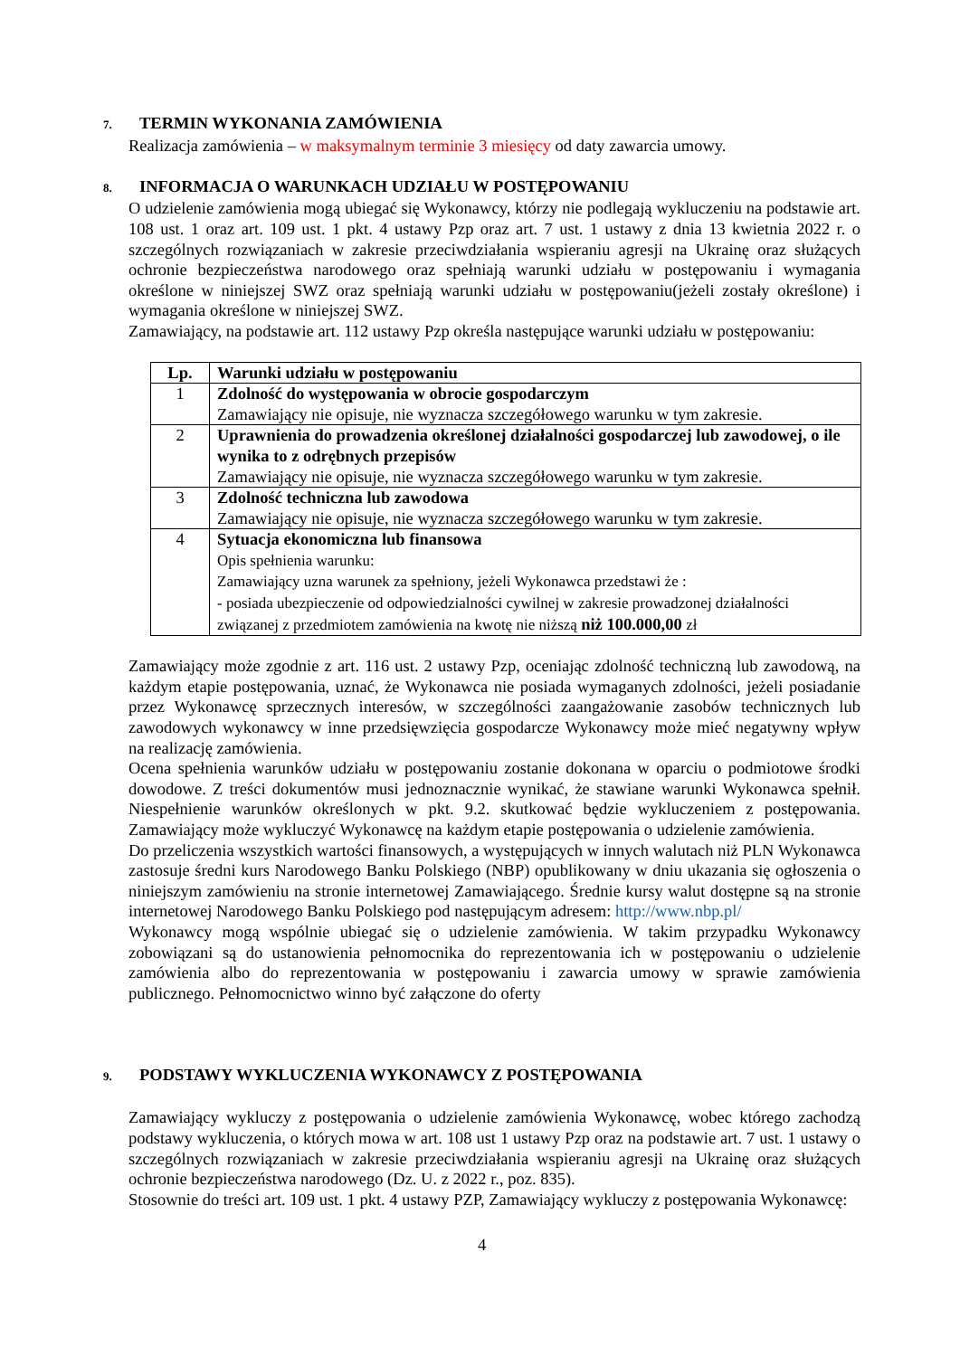7. TERMIN WYKONANIA ZAMÓWIENIA
Realizacja zamówienia – w maksymalnym terminie 3 miesięcy od daty zawarcia umowy.
8. INFORMACJA O WARUNKACH UDZIAŁU W POSTĘPOWANIU
O udzielenie zamówienia mogą ubiegać się Wykonawcy, którzy nie podlegają wykluczeniu na podstawie art. 108 ust. 1 oraz art. 109 ust. 1 pkt. 4 ustawy Pzp oraz art. 7 ust. 1 ustawy z dnia 13 kwietnia 2022 r. o szczególnych rozwiązaniach w zakresie przeciwdziałania wspieraniu agresji na Ukrainę oraz służących ochronie bezpieczeństwa narodowego oraz spełniają warunki udziału w postępowaniu i wymagania określone w niniejszej SWZ oraz spełniają warunki udziału w postępowaniu(jeżeli zostały określone) i wymagania określone w niniejszej SWZ.
Zamawiający, na podstawie art. 112 ustawy Pzp określa następujące warunki udziału w postępowaniu:
| Lp. | Warunki udziału w postępowaniu |
| --- | --- |
| 1 | Zdolność do występowania w obrocie gospodarczym Zamawiający nie opisuje, nie wyznacza szczegółowego warunku w tym zakresie. |
| 2 | Uprawnienia do prowadzenia określonej działalności gospodarczej lub zawodowej, o ile wynika to z odrębnych przepisów Zamawiający nie opisuje, nie wyznacza szczegółowego warunku w tym zakresie. |
| 3 | Zdolność techniczna lub zawodowa Zamawiający nie opisuje, nie wyznacza szczegółowego warunku w tym zakresie. |
| 4 | Sytuacja ekonomiczna lub finansowa Opis spełnienia warunku: Zamawiający uzna warunek za spełniony, jeżeli Wykonawca przedstawi że : - posiada ubezpieczenie od odpowiedzialności cywilnej w zakresie prowadzonej działalności związanej z przedmiotem zamówienia na kwotę nie niższą niż 100.000,00 zł |
Zamawiający może zgodnie z art. 116 ust. 2 ustawy Pzp, oceniając zdolność techniczną lub zawodową, na każdym etapie postępowania, uznać, że Wykonawca nie posiada wymaganych zdolności, jeżeli posiadanie przez Wykonawcę sprzecznych interesów, w szczególności zaangażowanie zasobów technicznych lub zawodowych wykonawcy w inne przedsięwzięcia gospodarcze Wykonawcy może mieć negatywny wpływ na realizację zamówienia.
Ocena spełnienia warunków udziału w postępowaniu zostanie dokonana w oparciu o podmiotowe środki dowodowe. Z treści dokumentów musi jednoznacznie wynikać, że stawiane warunki Wykonawca spełnił. Niespełnienie warunków określonych w pkt. 9.2. skutkować będzie wykluczeniem z postępowania. Zamawiający może wykluczyć Wykonawcę na każdym etapie postępowania o udzielenie zamówienia.
Do przeliczenia wszystkich wartości finansowych, a występujących w innych walutach niż PLN Wykonawca zastosuje średni kurs Narodowego Banku Polskiego (NBP) opublikowany w dniu ukazania się ogłoszenia o niniejszym zamówieniu na stronie internetowej Zamawiającego. Średnie kursy walut dostępne są na stronie internetowej Narodowego Banku Polskiego pod następującym adresem: http://www.nbp.pl/
Wykonawcy mogą wspólnie ubiegać się o udzielenie zamówienia. W takim przypadku Wykonawcy zobowiązani są do ustanowienia pełnomocnika do reprezentowania ich w postępowaniu o udzielenie zamówienia albo do reprezentowania w postępowaniu i zawarcia umowy w sprawie zamówienia publicznego. Pełnomocnictwo winno być załączone do oferty
9. PODSTAWY WYKLUCZENIA WYKONAWCY Z POSTĘPOWANIA
Zamawiający wykluczy z postępowania o udzielenie zamówienia Wykonawcę, wobec którego zachodzą podstawy wykluczenia, o których mowa w art. 108 ust 1 ustawy Pzp oraz na podstawie art. 7 ust. 1 ustawy o szczególnych rozwiązaniach w zakresie przeciwdziałania wspieraniu agresji na Ukrainę oraz służących ochronie bezpieczeństwa narodowego (Dz. U. z 2022 r., poz. 835).
Stosownie do treści art. 109 ust. 1 pkt. 4 ustawy PZP, Zamawiający wykluczy z postępowania Wykonawcę:
4